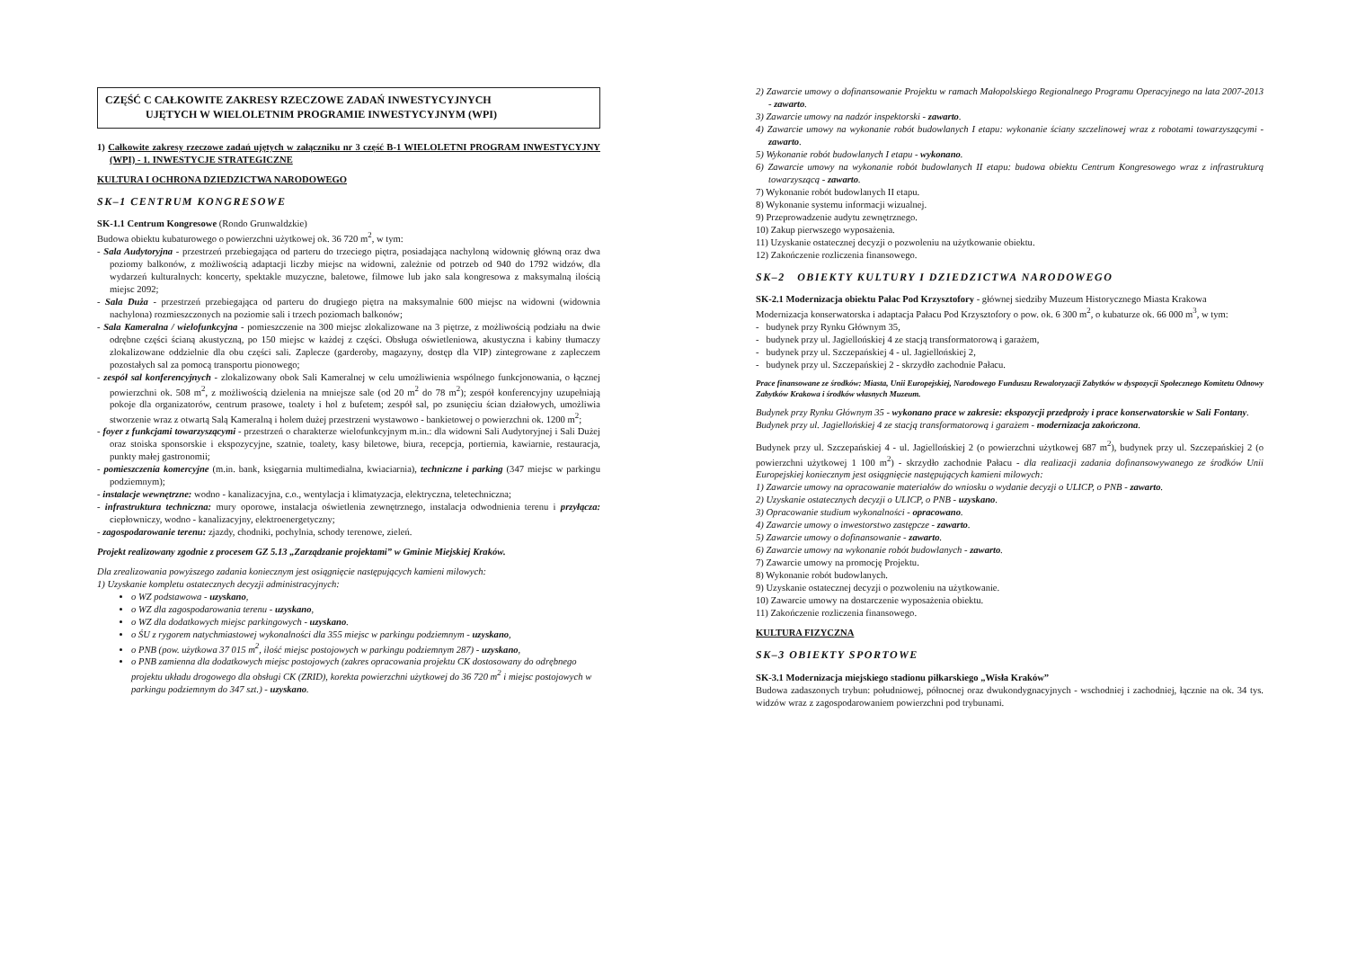CZĘŚĆ C CAŁKOWITE ZAKRESY RZECZOWE ZADAŃ INWESTYCYJNYCH
UJĘTYCH W WIELOLETNIM PROGRAMIE INWESTYCYJNYM (WPI)
1) Całkowite zakresy rzeczowe zadań ujętych w załączniku nr 3 część B-1 WIELOLETNI PROGRAM INWESTYCYJNY (WPI) - 1. INWESTYCJE STRATEGICZNE
KULTURA I OCHRONA DZIEDZICTWA NARODOWEGO
SK–1 CENTRUM KONGRESOWE
SK-1.1 Centrum Kongresowe (Rondo Grunwaldzkie)
Budowa obiektu kubaturowego o powierzchni użytkowej ok. 36 720 m<sup>2</sup>, w tym:
- Sala Audytoryjna - przestrzeń przebiegająca od parteru do trzeciego piętra, posiadająca nachyloną widownię główną oraz dwa poziomy balkonów, z możliwością adaptacji liczby miejsc na widowni, zależnie od potrzeb od 940 do 1792 widzów, dla wydarzeń kulturalnych: koncerty, spektakle muzyczne, baletowe, filmowe lub jako sala kongresowa z maksymalną ilością miejsc 2092;
- Sala Duża - przestrzeń przebiegająca od parteru do drugiego piętra na maksymalnie 600 miejsc na widowni (widownia nachylona) rozmieszczonych na poziomie sali i trzech poziomach balkonów;
- Sala Kameralna / wielofunkcyjna - pomieszczenie na 300 miejsc zlokalizowane na 3 piętrze, z możliwością podziału na dwie odrębne części ścianą akustyczną, po 150 miejsc w każdej z części. Obsługa oświetleniowa, akustyczna i kabiny tłumaczy zlokalizowane oddzielnie dla obu części sali. Zaplecze (garderoby, magazyny, dostęp dla VIP) zintegrowane z zapleczem pozostałych sal za pomocą transportu pionowego;
- zespół sal konferencyjnych - zlokalizowany obok Sali Kameralnej w celu umożliwienia wspólnego funkcjonowania, o łącznej powierzchni ok. 508 m<sup>2</sup>, z możliwością dzielenia na mniejsze sale (od 20 m<sup>2</sup> do 78 m<sup>2</sup>); zespół konferencyjny uzupełniają pokoje dla organizatorów, centrum prasowe, toalety i hol z bufetem; zespół sal, po zsunięciu ścian działowych, umożliwia stworzenie wraz z otwartą Salą Kameralną i holem dużej przestrzeni wystawowo - bankietowej o powierzchni ok. 1200 m<sup>2</sup>;
- foyer z funkcjami towarzyszącymi - przestrzeń o charakterze wielofunkcyjnym m.in.: dla widowni Sali Audytoryjnej i Sali Dużej oraz stoiska sponsorskie i ekspozycyjne, szatnie, toalety, kasy biletowe, biura, recepcja, portiernia, kawiarnie, restauracja, punkty małej gastronomii;
- pomieszczenia komercyjne (m.in. bank, księgarnia multimedialna, kwiaciarnia), techniczne i parking (347 miejsc w parkingu podziemnym);
- instalacje wewnętrzne: wodno - kanalizacyjna, c.o., wentylacja i klimatyzacja, elektryczna, teletechniczna;
- infrastruktura techniczna: mury oporowe, instalacja oświetlenia zewnętrznego, instalacja odwodnienia terenu i przyłącza: ciepłowniczy, wodno - kanalizacyjny, elektroenergetyczny;
- zagospodarowanie terenu: zjazdy, chodniki, pochylnia, schody terenowe, zieleń.
Projekt realizowany zgodnie z procesem GZ 5.13 „Zarządzanie projektami” w Gminie Miejskiej Kraków.
Dla zrealizowania powyższego zadania koniecznym jest osiągnięcie następujących kamieni milowych:
1) Uzyskanie kompletu ostatecznych decyzji administracyjnych:
o WZ podstawowa - uzyskano,
o WZ dla zagospodarowania terenu - uzyskano,
o WZ dla dodatkowych miejsc parkingowych - uzyskano.
o ŚU z rygorem natychmiastowej wykonalności dla 355 miejsc w parkingu podziemnym - uzyskano,
o PNB (pow. użytkowa 37 015 m<sup>2</sup>, ilość miejsc postojowych w parkingu podziemnym 287) - uzyskano,
o PNB zamienna dla dodatkowych miejsc postojowych (zakres opracowania projektu CK dostosowany do odrębnego projektu układu drogowego dla obsługi CK (ZRID), korekta powierzchni użytkowej do 36 720 m<sup>2</sup> i miejsc postojowych w parkingu podziemnym do 347 szt.) - uzyskano.
2) Zawarcie umowy o dofinansowanie Projektu w ramach Małopolskiego Regionalnego Programu Operacyjnego na lata 2007-2013 - zawarto.
3) Zawarcie umowy na nadzór inspektorski - zawarto.
4) Zawarcie umowy na wykonanie robót budowlanych I etapu: wykonanie ściany szczelinowej wraz z robotami towarzyszącymi - zawarto.
5) Wykonanie robót budowlanych I etapu - wykonano.
6) Zawarcie umowy na wykonanie robót budowlanych II etapu: budowa obiektu Centrum Kongresowego wraz z infrastrukturą towarzyszącą - zawarto.
7) Wykonanie robót budowlanych II etapu.
8) Wykonanie systemu informacji wizualnej.
9) Przeprowadzenie audytu zewnętrznego.
10) Zakup pierwszego wyposażenia.
11) Uzyskanie ostatecznej decyzji o pozwoleniu na użytkowanie obiektu.
12) Zakończenie rozliczenia finansowego.
SK–2 OBIEKTY KULTURY I DZIEDZICTWA NARODOWEGO
SK-2.1 Modernizacja obiektu Pałac Pod Krzysztofory - głównej siedziby Muzeum Historycznego Miasta Krakowa
Modernizacja konserwatorska i adaptacja Pałacu Pod Krzysztofory o pow. ok. 6 300 m<sup>2</sup>, o kubaturze ok. 66 000 m<sup>3</sup>, w tym:
- budynek przy Rynku Głównym 35,
- budynek przy ul. Jagiellońskiej 4 ze stacją transformatorową i garażem,
- budynek przy ul. Szczepańskiej 4 - ul. Jagiellońskiej 2,
- budynek przy ul. Szczepańskiej 2 - skrzydło zachodnie Pałacu.
Prace finansowane ze środków: Miasta, Unii Europejskiej, Narodowego Funduszu Rewaloryzacji Zabytków w dyspozycji Społecznego Komitetu Odnowy Zabytków Krakowa i środków własnych Muzeum.
Budynek przy Rynku Głównym 35 - wykonano prace w zakresie: ekspozycji przedproży i prace konserwatorskie w Sali Fontany.
Budynek przy ul. Jagiellońskiej 4 ze stacją transformatorową i garażem - modernizacja zakończona.
Budynek przy ul. Szczepańskiej 4 - ul. Jagiellońskiej 2 (o powierzchni użytkowej 687 m<sup>2</sup>), budynek przy ul. Szczepańskiej 2 (o powierzchni użytkowej 1 100 m<sup>2</sup>) - skrzydło zachodnie Pałacu - dla realizacji zadania dofinansowywanego ze środków Unii Europejskiej koniecznym jest osiągnięcie następujących kamieni milowych:
1) Zawarcie umowy na opracowanie materiałów do wniosku o wydanie decyzji o ULICP, o PNB - zawarto.
2) Uzyskanie ostatecznych decyzji o ULICP, o PNB - uzyskano.
3) Opracowanie studium wykonalności - opracowano.
4) Zawarcie umowy o inwestorstwo zastępcze - zawarto.
5) Zawarcie umowy o dofinansowanie - zawarto.
6) Zawarcie umowy na wykonanie robót budowlanych - zawarto.
7) Zawarcie umowy na promocję Projektu.
8) Wykonanie robót budowlanych.
9) Uzyskanie ostatecznej decyzji o pozwoleniu na użytkowanie.
10) Zawarcie umowy na dostarczenie wyposażenia obiektu.
11) Zakończenie rozliczenia finansowego.
KULTURA FIZYCZNA
SK–3 OBIEKTY SPORTOWE
SK-3.1 Modernizacja miejskiego stadionu piłkarskiego „Wisła Kraków”
Budowa zadaszonych trybun: południowej, północnej oraz dwukondygnacyjnych - wschodniej i zachodniej, łącznie na ok. 34 tys. widzów wraz z zagospodarowaniem powierzchni pod trybunami.